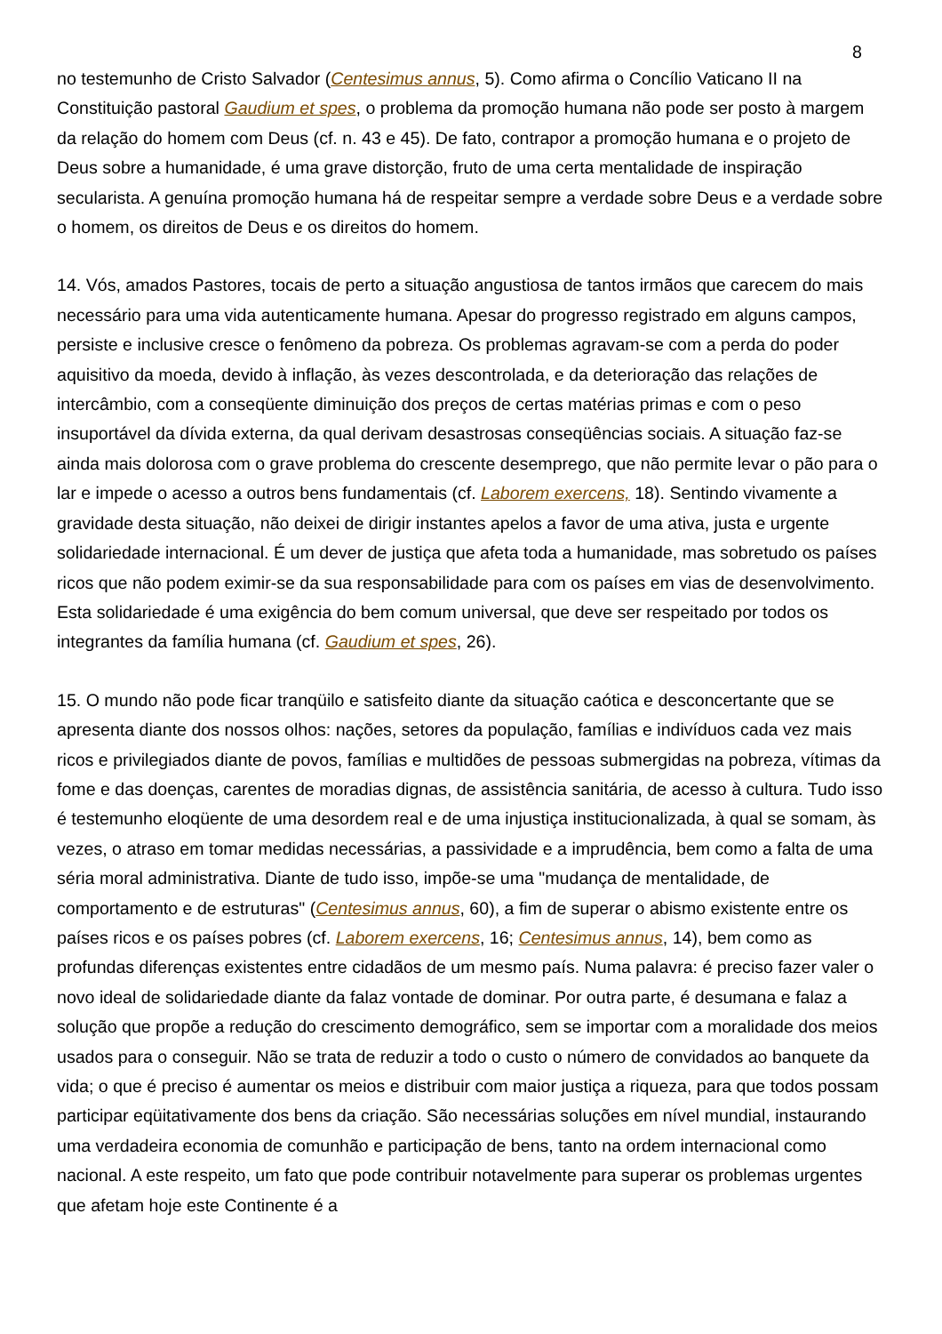8
no testemunho de Cristo Salvador (Centesimus annus, 5). Como afirma o Concílio Vaticano II na Constituição pastoral Gaudium et spes, o problema da promoção humana não pode ser posto à margem da relação do homem com Deus (cf. n. 43 e 45). De fato, contrapor a promoção humana e o projeto de Deus sobre a humanidade, é uma grave distorção, fruto de uma certa mentalidade de inspiração secularista. A genuína promoção humana há de respeitar sempre a verdade sobre Deus e a verdade sobre o homem, os direitos de Deus e os direitos do homem.
14. Vós, amados Pastores, tocais de perto a situação angustiosa de tantos irmãos que carecem do mais necessário para uma vida autenticamente humana. Apesar do progresso registrado em alguns campos, persiste e inclusive cresce o fenômeno da pobreza. Os problemas agravam-se com a perda do poder aquisitivo da moeda, devido à inflação, às vezes descontrolada, e da deterioração das relações de intercâmbio, com a conseqüente diminuição dos preços de certas matérias primas e com o peso insuportável da dívida externa, da qual derivam desastrosas conseqüências sociais. A situação faz-se ainda mais dolorosa com o grave problema do crescente desemprego, que não permite levar o pão para o lar e impede o acesso a outros bens fundamentais (cf. Laborem exercens, 18). Sentindo vivamente a gravidade desta situação, não deixei de dirigir instantes apelos a favor de uma ativa, justa e urgente solidariedade internacional. É um dever de justiça que afeta toda a humanidade, mas sobretudo os países ricos que não podem eximir-se da sua responsabilidade para com os países em vias de desenvolvimento. Esta solidariedade é uma exigência do bem comum universal, que deve ser respeitado por todos os integrantes da família humana (cf. Gaudium et spes, 26).
15. O mundo não pode ficar tranqüilo e satisfeito diante da situação caótica e desconcertante que se apresenta diante dos nossos olhos: nações, setores da população, famílias e indivíduos cada vez mais ricos e privilegiados diante de povos, famílias e multidões de pessoas submergidas na pobreza, vítimas da fome e das doenças, carentes de moradias dignas, de assistência sanitária, de acesso à cultura. Tudo isso é testemunho eloqüente de uma desordem real e de uma injustiça institucionalizada, à qual se somam, às vezes, o atraso em tomar medidas necessárias, a passividade e a imprudência, bem como a falta de uma séria moral administrativa. Diante de tudo isso, impõe-se uma "mudança de mentalidade, de comportamento e de estruturas" (Centesimus annus, 60), a fim de superar o abismo existente entre os países ricos e os países pobres (cf. Laborem exercens, 16; Centesimus annus, 14), bem como as profundas diferenças existentes entre cidadãos de um mesmo país. Numa palavra: é preciso fazer valer o novo ideal de solidariedade diante da falaz vontade de dominar. Por outra parte, é desumana e falaz a solução que propõe a redução do crescimento demográfico, sem se importar com a moralidade dos meios usados para o conseguir. Não se trata de reduzir a todo o custo o número de convidados ao banquete da vida; o que é preciso é aumentar os meios e distribuir com maior justiça a riqueza, para que todos possam participar eqüitativamente dos bens da criação. São necessárias soluções em nível mundial, instaurando uma verdadeira economia de comunhão e participação de bens, tanto na ordem internacional como nacional. A este respeito, um fato que pode contribuir notavelmente para superar os problemas urgentes que afetam hoje este Continente é a